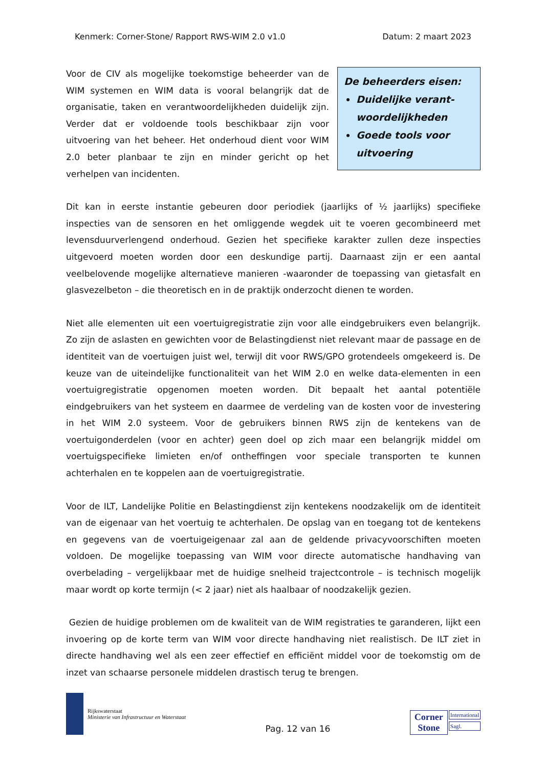Kenmerk: Corner-Stone/ Rapport RWS-WIM 2.0 v1.0 Datum: 2 maart 2023
Voor de CIV als mogelijke toekomstige beheerder van de WIM systemen en WIM data is vooral belangrijk dat de organisatie, taken en verantwoordelijkheden duidelijk zijn. Verder dat er voldoende tools beschikbaar zijn voor uitvoering van het beheer. Het onderhoud dient voor WIM 2.0 beter planbaar te zijn en minder gericht op het verhelpen van incidenten.
De beheerders eisen:
Duidelijke verant-woordelijkheden
Goede tools voor uitvoering
Dit kan in eerste instantie gebeuren door periodiek (jaarlijks of ½ jaarlijks) specifieke inspecties van de sensoren en het omliggende wegdek uit te voeren gecombineerd met levensduurverlengend onderhoud. Gezien het specifieke karakter zullen deze inspecties uitgevoerd moeten worden door een deskundige partij. Daarnaast zijn er een aantal veelbelovende mogelijke alternatieve manieren -waaronder de toepassing van gietasfalt en glasvezelbeton – die theoretisch en in de praktijk onderzocht dienen te worden.
Niet alle elementen uit een voertuigregistratie zijn voor alle eindgebruikers even belangrijk. Zo zijn de aslasten en gewichten voor de Belastingdienst niet relevant maar de passage en de identiteit van de voertuigen juist wel, terwijl dit voor RWS/GPO grotendeels omgekeerd is. De keuze van de uiteindelijke functionaliteit van het WIM 2.0 en welke data-elementen in een voertuigregistratie opgenomen moeten worden. Dit bepaalt het aantal potentiële eindgebruikers van het systeem en daarmee de verdeling van de kosten voor de investering in het WIM 2.0 systeem. Voor de gebruikers binnen RWS zijn de kentekens van de voertuigonderdelen (voor en achter) geen doel op zich maar een belangrijk middel om voertuigspecifieke limieten en/of ontheffingen voor speciale transporten te kunnen achterhalen en te koppelen aan de voertuigregistratie.
Voor de ILT, Landelijke Politie en Belastingdienst zijn kentekens noodzakelijk om de identiteit van de eigenaar van het voertuig te achterhalen. De opslag van en toegang tot de kentekens en gegevens van de voertuigeigenaar zal aan de geldende privacyvoorschiften moeten voldoen. De mogelijke toepassing van WIM voor directe automatische handhaving van overbelading – vergelijkbaar met de huidige snelheid trajectcontrole – is technisch mogelijk maar wordt op korte termijn (< 2 jaar) niet als haalbaar of noodzakelijk gezien.
Gezien de huidige problemen om de kwaliteit van de WIM registraties te garanderen, lijkt een invoering op de korte term van WIM voor directe handhaving niet realistisch. De ILT ziet in directe handhaving wel als een zeer effectief en efficiënt middel voor de toekomstig om de inzet van schaarse personele middelen drastisch terug te brengen.
Rijkswaterstaat
Ministerie van Infrastructuur en Waterstaat
Pag. 12 van 16
Corner
Stone
International
Sagl.